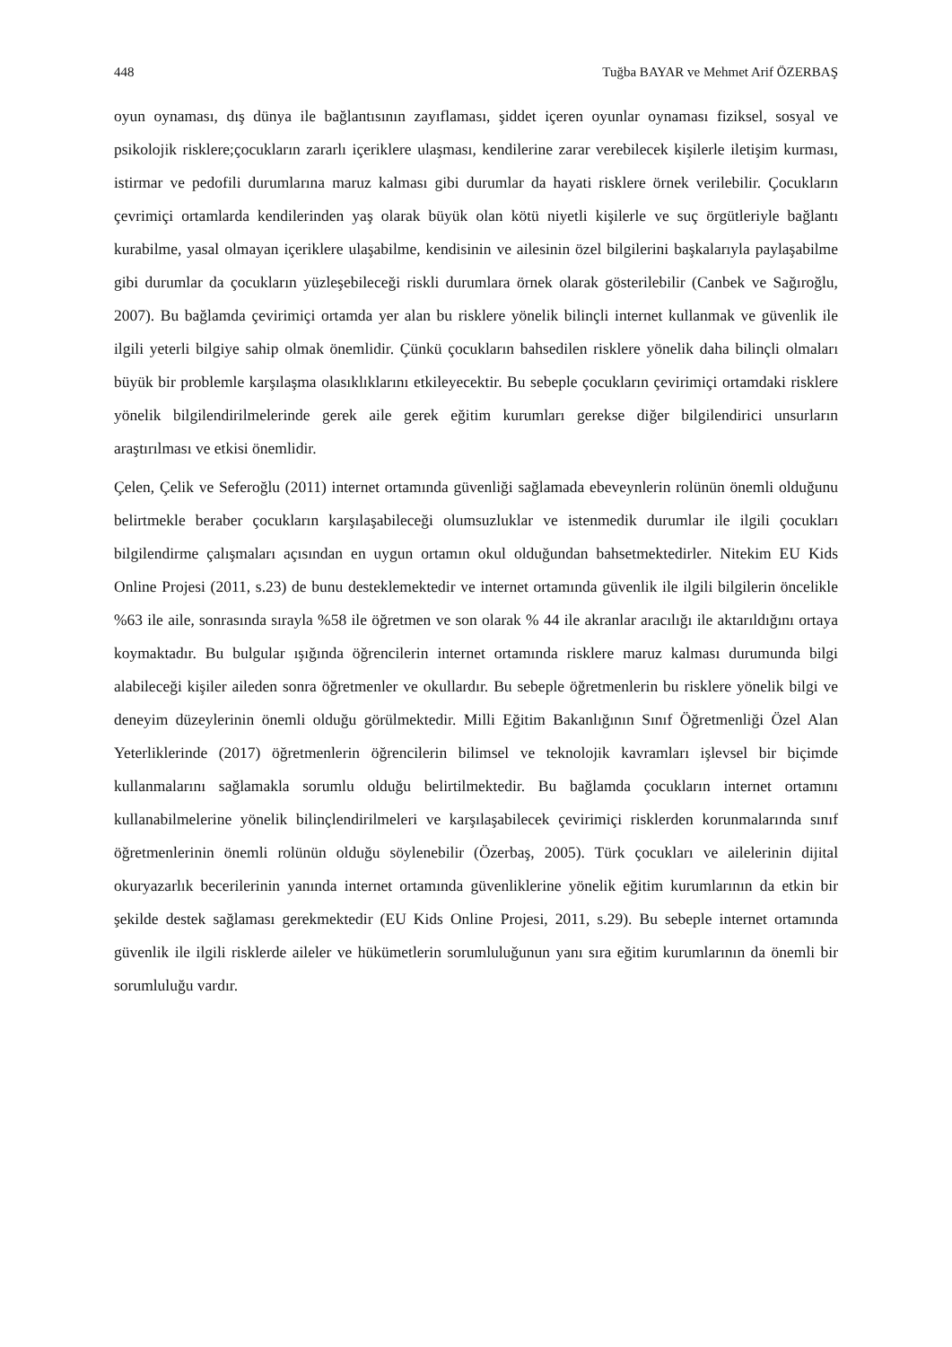448 Tuğba BAYAR ve Mehmet Arif ÖZERBAŞ
oyun oynaması, dış dünya ile bağlantısının zayıflaması, şiddet içeren oyunlar oynaması fiziksel, sosyal ve psikolojik risklere;çocukların zararlı içeriklere ulaşması, kendilerine zarar verebilecek kişilerle iletişim kurması, istirmar ve pedofili durumlarına maruz kalması gibi durumlar da hayati risklere örnek verilebilir. Çocukların çevrimiçi ortamlarda kendilerinden yaş olarak büyük olan kötü niyetli kişilerle ve suç örgütleriyle bağlantı kurabilme, yasal olmayan içeriklere ulaşabilme, kendisinin ve ailesinin özel bilgilerini başkalarıyla paylaşabilme gibi durumlar da çocukların yüzleşebileceği riskli durumlara örnek olarak gösterilebilir (Canbek ve Sağıroğlu, 2007). Bu bağlamda çevirimiçi ortamda yer alan bu risklere yönelik bilinçli internet kullanmak ve güvenlik ile ilgili yeterli bilgiye sahip olmak önemlidir. Çünkü çocukların bahsedilen risklere yönelik daha bilinçli olmaları büyük bir problemle karşılaşma olasıklıklarını etkileyecektir. Bu sebeple çocukların çevirimiçi ortamdaki risklere yönelik bilgilendirilmelerinde gerek aile gerek eğitim kurumları gerekse diğer bilgilendirici unsurların araştırılması ve etkisi önemlidir.
Çelen, Çelik ve Seferoğlu (2011) internet ortamında güvenliği sağlamada ebeveynlerin rolünün önemli olduğunu belirtmekle beraber çocukların karşılaşabileceği olumsuzluklar ve istenmedik durumlar ile ilgili çocukları bilgilendirme çalışmaları açısından en uygun ortamın okul olduğundan bahsetmektedirler. Nitekim EU Kids Online Projesi (2011, s.23) de bunu desteklemektedir ve internet ortamında güvenlik ile ilgili bilgilerin öncelikle %63 ile aile, sonrasında sırayla %58 ile öğretmen ve son olarak % 44 ile akranlar aracılığı ile aktarıldığını ortaya koymaktadır. Bu bulgular ışığında öğrencilerin internet ortamında risklere maruz kalması durumunda bilgi alabileceği kişiler aileden sonra öğretmenler ve okullardır. Bu sebeple öğretmenlerin bu risklere yönelik bilgi ve deneyim düzeylerinin önemli olduğu görülmektedir. Milli Eğitim Bakanlığının Sınıf Öğretmenliği Özel Alan Yeterliklerinde (2017) öğretmenlerin öğrencilerin bilimsel ve teknolojik kavramları işlevsel bir biçimde kullanmalarını sağlamakla sorumlu olduğu belirtilmektedir. Bu bağlamda çocukların internet ortamını kullanabilmelerine yönelik bilinçlendirilmeleri ve karşılaşabilecek çevirimiçi risklerden korunmalarında sınıf öğretmenlerinin önemli rolünün olduğu söylenebilir (Özerbaş, 2005). Türk çocukları ve ailelerinin dijital okuryazarlık becerilerinin yanında internet ortamında güvenliklerine yönelik eğitim kurumlarının da etkin bir şekilde destek sağlaması gerekmektedir (EU Kids Online Projesi, 2011, s.29). Bu sebeple internet ortamında güvenlik ile ilgili risklerde aileler ve hükümetlerin sorumluluğunun yanı sıra eğitim kurumlarının da önemli bir sorumluluğu vardır.